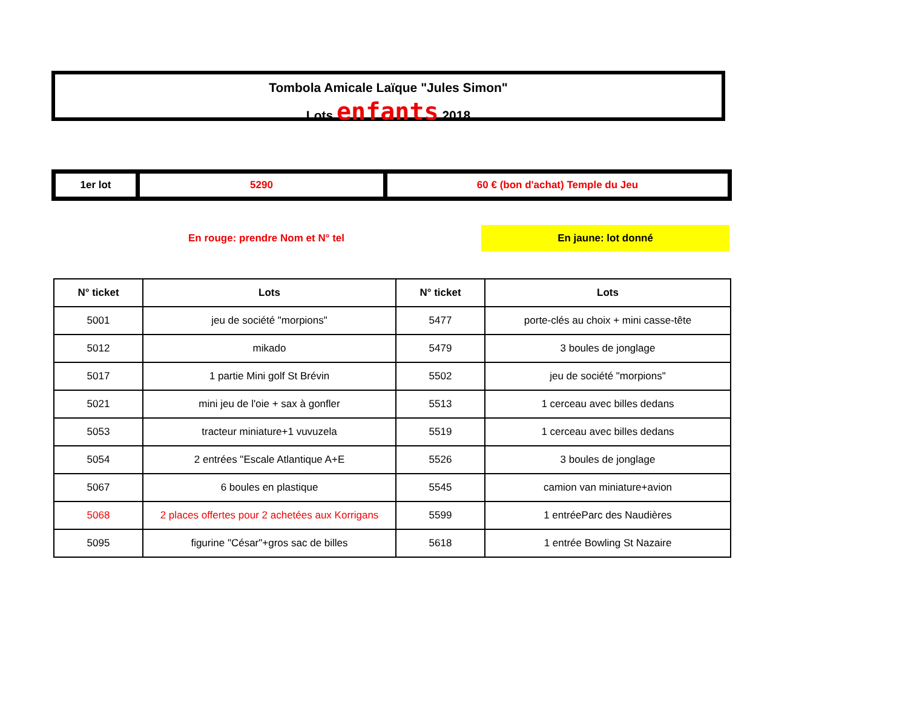Tombola Amicale Laïque "Jules Simon"
Lots enfants 2018
| 1er lot | 5290 | 60 € (bon d'achat) Temple du Jeu |
En rouge: prendre Nom et N° tel En jaune: lot donné
| N° ticket | Lots | N° ticket | Lots |
| --- | --- | --- | --- |
| 5001 | jeu de société "morpions" | 5477 | porte-clés au choix + mini casse-tête |
| 5012 | mikado | 5479 | 3 boules de jonglage |
| 5017 | 1 partie Mini golf St Brévin | 5502 | jeu de société "morpions" |
| 5021 | mini jeu de l'oie + sax à gonfler | 5513 | 1 cerceau avec billes dedans |
| 5053 | tracteur miniature+1 vuvuzela | 5519 | 1 cerceau avec billes dedans |
| 5054 | 2 entrées "Escale Atlantique A+E | 5526 | 3 boules de jonglage |
| 5067 | 6 boules en plastique | 5545 | camion van miniature+avion |
| 5068 | 2 places offertes pour 2 achetées aux Korrigans | 5599 | 1 entréeParc des Naudières |
| 5095 | figurine "César"+gros sac de billes | 5618 | 1 entrée Bowling St Nazaire |